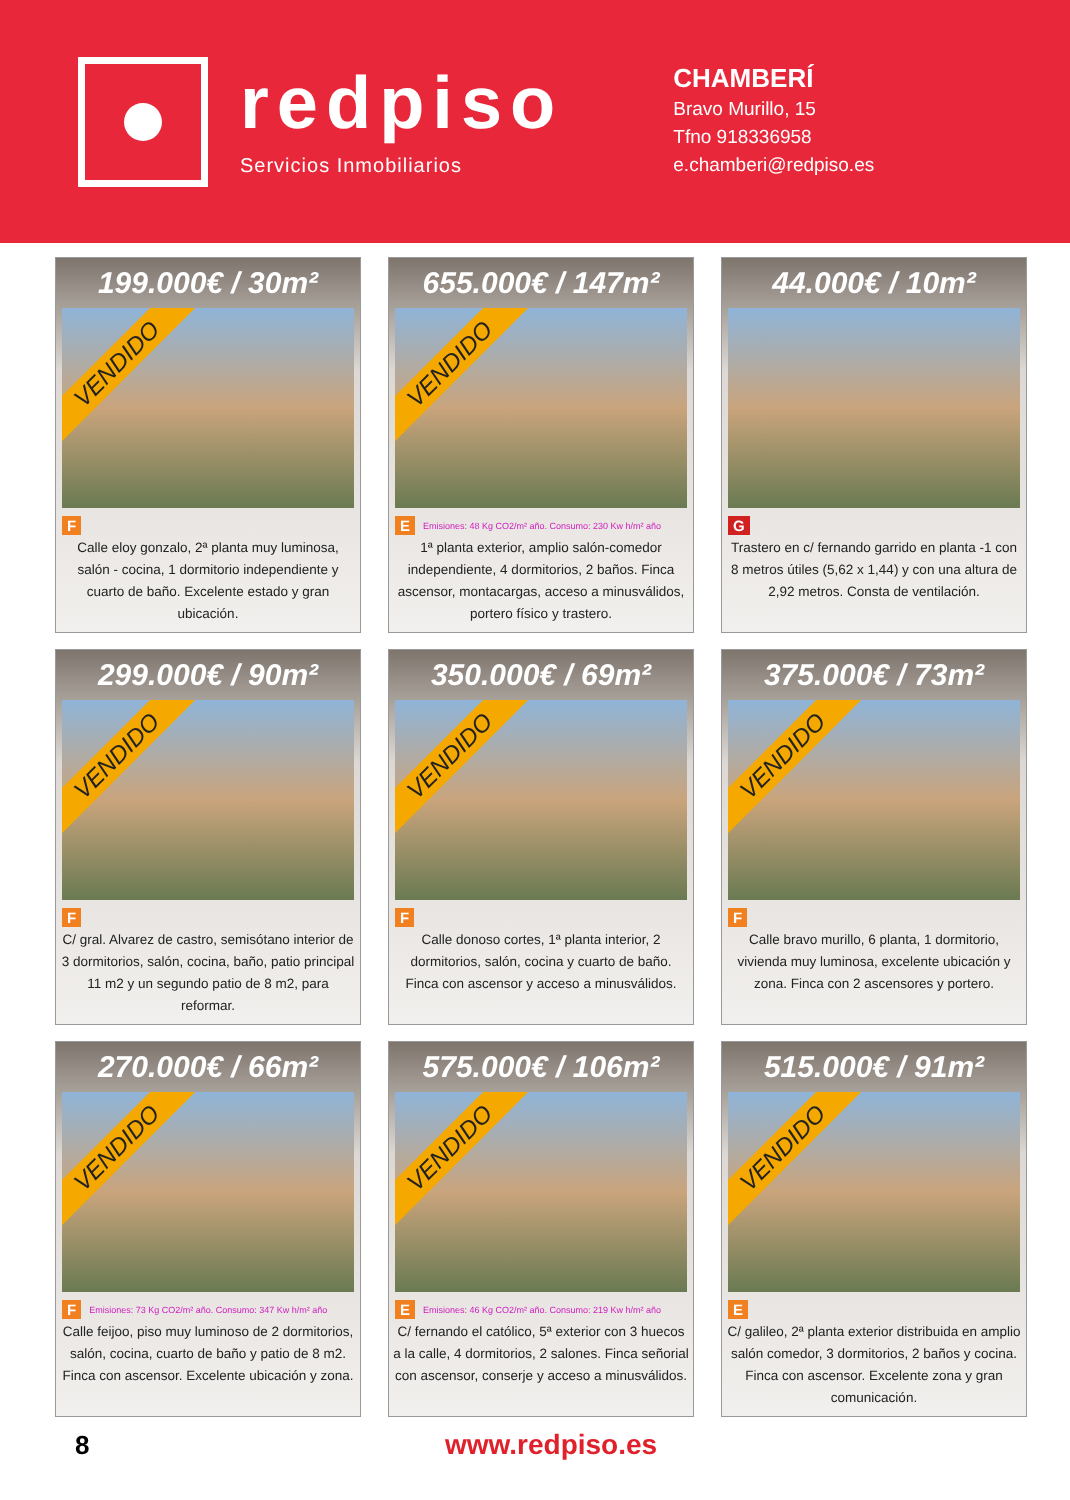redpiso
Servicios Inmobiliarios
CHAMBERÍ
Bravo Murillo, 15
Tfno 918336958
e.chamberi@redpiso.es
199.000€ / 30m²
VENDIDO
F
Calle eloy gonzalo, 2ª planta muy luminosa, salón - cocina, 1 dormitorio independiente y cuarto de baño. Excelente estado y gran ubicación.
655.000€ / 147m²
VENDIDO
E Emisiones: 48 Kg CO2/m² año. Consumo: 230 Kw h/m² año
1ª planta exterior, amplio salón-comedor independiente, 4 dormitorios, 2 baños. Finca ascensor, montacargas, acceso a minusválidos, portero físico y trastero.
44.000€ / 10m²
G
Trastero en c/ fernando garrido en planta -1 con 8 metros útiles (5,62 x 1,44) y con una altura de 2,92 metros. Consta de ventilación.
299.000€ / 90m²
VENDIDO
F
C/ gral. Alvarez de castro, semisótano interior de 3 dormitorios, salón, cocina, baño, patio principal 11 m2 y un segundo patio de 8 m2, para reformar.
350.000€ / 69m²
VENDIDO
F
Calle donoso cortes, 1ª planta interior, 2 dormitorios, salón, cocina y cuarto de baño. Finca con ascensor y acceso a minusválidos.
375.000€ / 73m²
VENDIDO
F
Calle bravo murillo, 6 planta, 1 dormitorio, vivienda muy luminosa, excelente ubicación y zona. Finca con 2 ascensores y portero.
270.000€ / 66m²
VENDIDO
F Emisiones: 73 Kg CO2/m² año. Consumo: 347 Kw h/m² año
Calle feijoo, piso muy luminoso de 2 dormitorios, salón, cocina, cuarto de baño y patio de 8 m2. Finca con ascensor. Excelente ubicación y zona.
575.000€ / 106m²
VENDIDO
E Emisiones: 46 Kg CO2/m² año. Consumo: 219 Kw h/m² año
C/ fernando el católico, 5ª exterior con 3 huecos a la calle, 4 dormitorios, 2 salones. Finca señorial con ascensor, conserje y acceso a minusválidos.
515.000€ / 91m²
VENDIDO
E
C/ galileo, 2ª planta exterior distribuida en amplio salón comedor, 3 dormitorios, 2 baños y cocina. Finca con ascensor. Excelente zona y gran comunicación.
8 www.redpiso.es